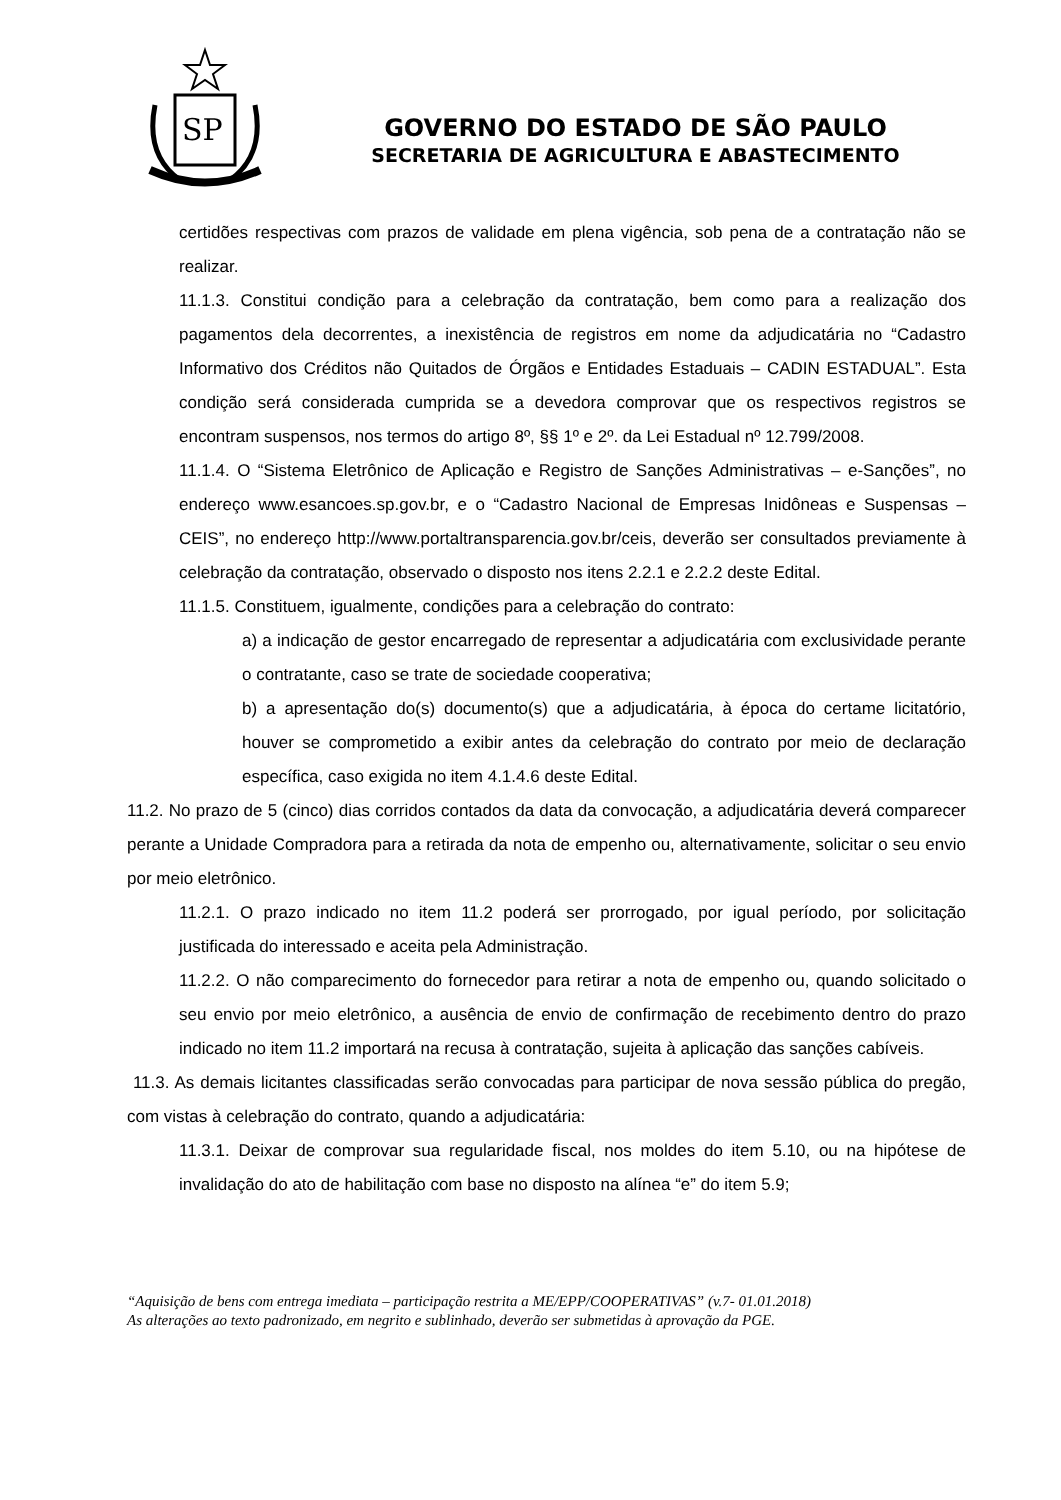SP
GOVERNO DO ESTADO DE SÃO PAULO
SECRETARIA DE AGRICULTURA E ABASTECIMENTO
certidões respectivas com prazos de validade em plena vigência, sob pena de a contratação não se realizar.
11.1.3. Constitui condição para a celebração da contratação, bem como para a realização dos pagamentos dela decorrentes, a inexistência de registros em nome da adjudicatária no “Cadastro Informativo dos Créditos não Quitados de Órgãos e Entidades Estaduais – CADIN ESTADUAL”. Esta condição será considerada cumprida se a devedora comprovar que os respectivos registros se encontram suspensos, nos termos do artigo 8º, §§ 1º e 2º. da Lei Estadual nº 12.799/2008.
11.1.4. O “Sistema Eletrônico de Aplicação e Registro de Sanções Administrativas – e-Sanções”, no endereço www.esancoes.sp.gov.br, e o “Cadastro Nacional de Empresas Inidôneas e Suspensas – CEIS”, no endereço http://www.portaltransparencia.gov.br/ceis, deverão ser consultados previamente à celebração da contratação, observado o disposto nos itens 2.2.1 e 2.2.2 deste Edital.
11.1.5. Constituem, igualmente, condições para a celebração do contrato:
a) a indicação de gestor encarregado de representar a adjudicatária com exclusividade perante o contratante, caso se trate de sociedade cooperativa;
b) a apresentação do(s) documento(s) que a adjudicatária, à época do certame licitatório, houver se comprometido a exibir antes da celebração do contrato por meio de declaração específica, caso exigida no item 4.1.4.6 deste Edital.
11.2. No prazo de 5 (cinco) dias corridos contados da data da convocação, a adjudicatária deverá comparecer perante a Unidade Compradora para a retirada da nota de empenho ou, alternativamente, solicitar o seu envio por meio eletrônico.
11.2.1. O prazo indicado no item 11.2 poderá ser prorrogado, por igual período, por solicitação justificada do interessado e aceita pela Administração.
11.2.2. O não comparecimento do fornecedor para retirar a nota de empenho ou, quando solicitado o seu envio por meio eletrônico, a ausência de envio de confirmação de recebimento dentro do prazo indicado no item 11.2 importará na recusa à contratação, sujeita à aplicação das sanções cabíveis.
11.3. As demais licitantes classificadas serão convocadas para participar de nova sessão pública do pregão, com vistas à celebração do contrato, quando a adjudicatária:
11.3.1. Deixar de comprovar sua regularidade fiscal, nos moldes do item 5.10, ou na hipótese de invalidação do ato de habilitação com base no disposto na alínea “e” do item 5.9;
“Aquisição de bens com entrega imediata – participação restrita a ME/EPP/COOPERATIVAS” (v.7- 01.01.2018)
As alterações ao texto padronizado, em negrito e sublinhado, deverão ser submetidas à aprovação da PGE.